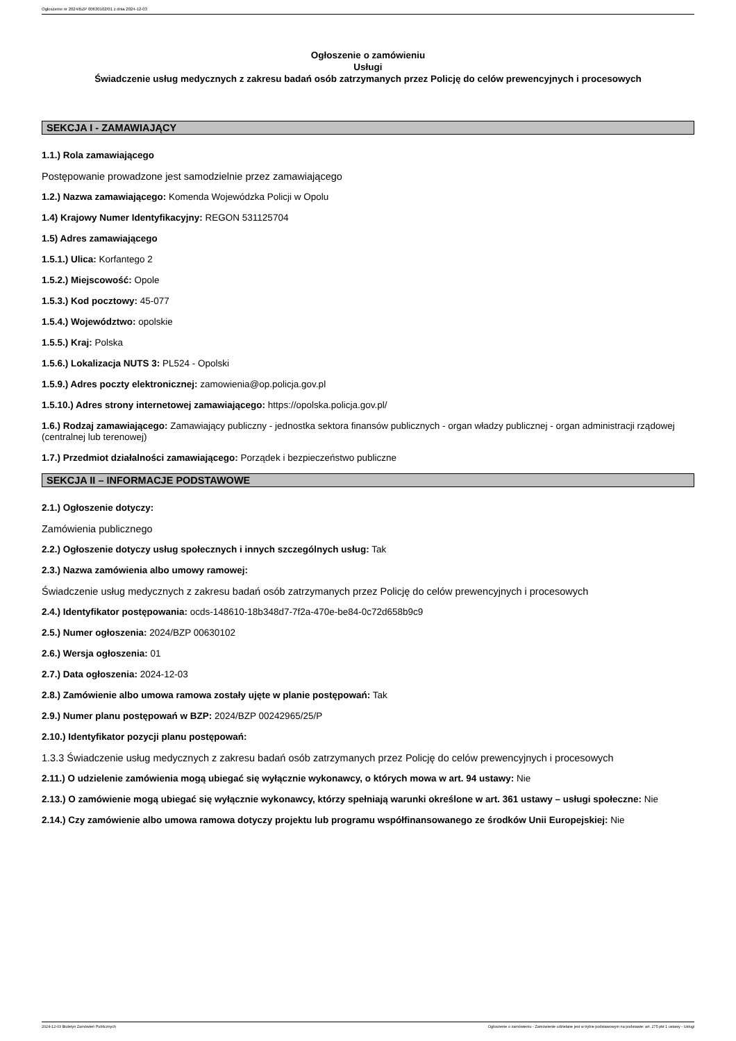Ogłoszenie nr 2024/BZP 00630102/01 z dnia 2024-12-03
Ogłoszenie o zamówieniu
Usługi
Świadczenie usług medycznych z zakresu badań osób zatrzymanych przez Policję do celów prewencyjnych i procesowych
SEKCJA I - ZAMAWIAJĄCY
1.1.) Rola zamawiającego
Postępowanie prowadzone jest samodzielnie przez zamawiającego
1.2.) Nazwa zamawiającego: Komenda Wojewódzka Policji w Opolu
1.4) Krajowy Numer Identyfikacyjny: REGON 531125704
1.5) Adres zamawiającego
1.5.1.) Ulica: Korfantego 2
1.5.2.) Miejscowość: Opole
1.5.3.) Kod pocztowy: 45-077
1.5.4.) Województwo: opolskie
1.5.5.) Kraj: Polska
1.5.6.) Lokalizacja NUTS 3: PL524 - Opolski
1.5.9.) Adres poczty elektronicznej: zamowienia@op.policja.gov.pl
1.5.10.) Adres strony internetowej zamawiającego: https://opolska.policja.gov.pl/
1.6.) Rodzaj zamawiającego: Zamawiający publiczny - jednostka sektora finansów publicznych - organ władzy publicznej - organ administracji rządowej (centralnej lub terenowej)
1.7.) Przedmiot działalności zamawiającego: Porządek i bezpieczeństwo publiczne
SEKCJA II – INFORMACJE PODSTAWOWE
2.1.) Ogłoszenie dotyczy:
Zamówienia publicznego
2.2.) Ogłoszenie dotyczy usług społecznych i innych szczególnych usług: Tak
2.3.) Nazwa zamówienia albo umowy ramowej:
Świadczenie usług medycznych z zakresu badań osób zatrzymanych przez Policję do celów prewencyjnych i procesowych
2.4.) Identyfikator postępowania: ocds-148610-18b348d7-7f2a-470e-be84-0c72d658b9c9
2.5.) Numer ogłoszenia: 2024/BZP 00630102
2.6.) Wersja ogłoszenia: 01
2.7.) Data ogłoszenia: 2024-12-03
2.8.) Zamówienie albo umowa ramowa zostały ujęte w planie postępowań: Tak
2.9.) Numer planu postępowań w BZP: 2024/BZP 00242965/25/P
2.10.) Identyfikator pozycji planu postępowań:
1.3.3 Świadczenie usług medycznych z zakresu badań osób zatrzymanych przez Policję do celów prewencyjnych i procesowych
2.11.) O udzielenie zamówienia mogą ubiegać się wyłącznie wykonawcy, o których mowa w art. 94 ustawy: Nie
2.13.) O zamówienie mogą ubiegać się wyłącznie wykonawcy, którzy spełniają warunki określone w art. 361 ustawy – usługi społeczne: Nie
2.14.) Czy zamówienie albo umowa ramowa dotyczy projektu lub programu współfinansowanego ze środków Unii Europejskiej: Nie
2024-12-03 Biuletyn Zamówień Publicznych Ogłoszenie o zamówieniu - Zamówienie udzielane jest w trybie podstawowym na podstawie: art. 275 pkt 1 ustawy - Usługi